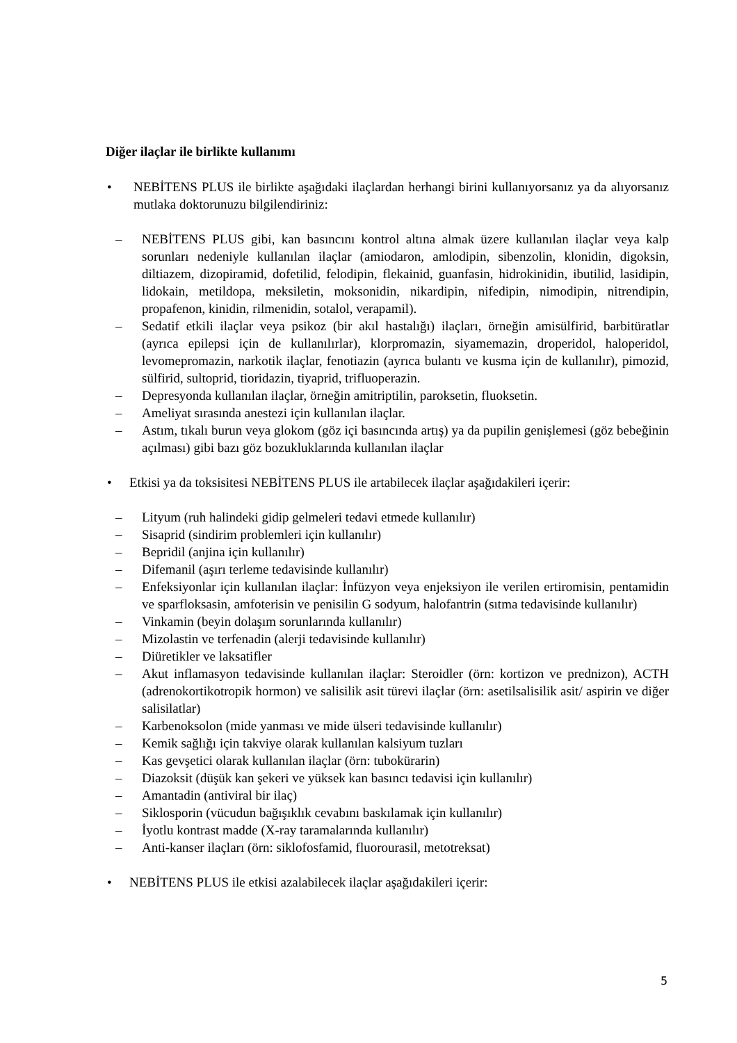Diğer ilaçlar ile birlikte kullanımı
• NEBİTENS PLUS ile birlikte aşağıdaki ilaçlardan herhangi birini kullanıyorsanız ya da alıyorsanız mutlaka doktorunuzu bilgilendiriniz:
– NEBİTENS PLUS gibi, kan basıncını kontrol altına almak üzere kullanılan ilaçlar veya kalp sorunları nedeniyle kullanılan ilaçlar (amiodaron, amlodipin, sibenzolin, klonidin, digoksin, diltiazem, dizopiramid, dofetilid, felodipin, flekainid, guanfasin, hidrokinidin, ibutilid, lasidipin, lidokain, metildopa, meksiletin, moksonidin, nikardipin, nifedipin, nimodipin, nitrendipin, propafenon, kinidin, rilmenidin, sotalol, verapamil).
– Sedatif etkili ilaçlar veya psikoz (bir akıl hastalığı) ilaçları, örneğin amisülfirid, barbitüratlar (ayrıca epilepsi için de kullanılırlar), klorpromazin, siyamemazin, droperidol, haloperidol, levomepromazin, narkotik ilaçlar, fenotiazin (ayrıca bulantı ve kusma için de kullanılır), pimozid, sülfirid, sultoprid, tioridazin, tiyaprid, trifluoperazin.
– Depresyonda kullanılan ilaçlar, örneğin amitriptilin, paroksetin, fluoksetin.
– Ameliyat sırasında anestezi için kullanılan ilaçlar.
– Astım, tıkalı burun veya glokom (göz içi basıncında artış) ya da pupilin genişlemesi (göz bebeğinin açılması) gibi bazı göz bozukluklarında kullanılan ilaçlar
• Etkisi ya da toksisitesi NEBİTENS PLUS ile artabilecek ilaçlar aşağıdakileri içerir:
– Lityum (ruh halindeki gidip gelmeleri tedavi etmede kullanılır)
– Sisaprid (sindirim problemleri için kullanılır)
– Bepridil (anjina için kullanılır)
– Difemanil (aşırı terleme tedavisinde kullanılır)
– Enfeksiyonlar için kullanılan ilaçlar: İnfüzyon veya enjeksiyon ile verilen ertiromisin, pentamidin ve sparfloksasin, amfoterisin ve penisilin G sodyum, halofantrin (sıtma tedavisinde kullanılır)
– Vinkamin (beyin dolaşım sorunlarında kullanılır)
– Mizolastin ve terfenadin (alerji tedavisinde kullanılır)
– Diüretikler ve laksatifler
– Akut inflamasyon tedavisinde kullanılan ilaçlar: Steroidler (örn: kortizon ve prednizon), ACTH (adrenokortikotropik hormon) ve salisilik asit türevi ilaçlar (örn: asetilsalisilik asit/ aspirin ve diğer salisilatlar)
– Karbenoksolon (mide yanması ve mide ülseri tedavisinde kullanılır)
– Kemik sağlığı için takviye olarak kullanılan kalsiyum tuzları
– Kas gevşetici olarak kullanılan ilaçlar (örn: tubokürarin)
– Diazoksit (düşük kan şekeri ve yüksek kan basıncı tedavisi için kullanılır)
– Amantadin (antiviral bir ilaç)
– Siklosporin (vücudun bağışıklık cevabını baskılamak için kullanılır)
– İyotlu kontrast madde (X-ray taramalarında kullanılır)
– Anti-kanser ilaçları (örn: siklofosfamid, fluorourasil, metotreksat)
• NEBİTENS PLUS ile etkisi azalabilecek ilaçlar aşağıdakileri içerir:
5